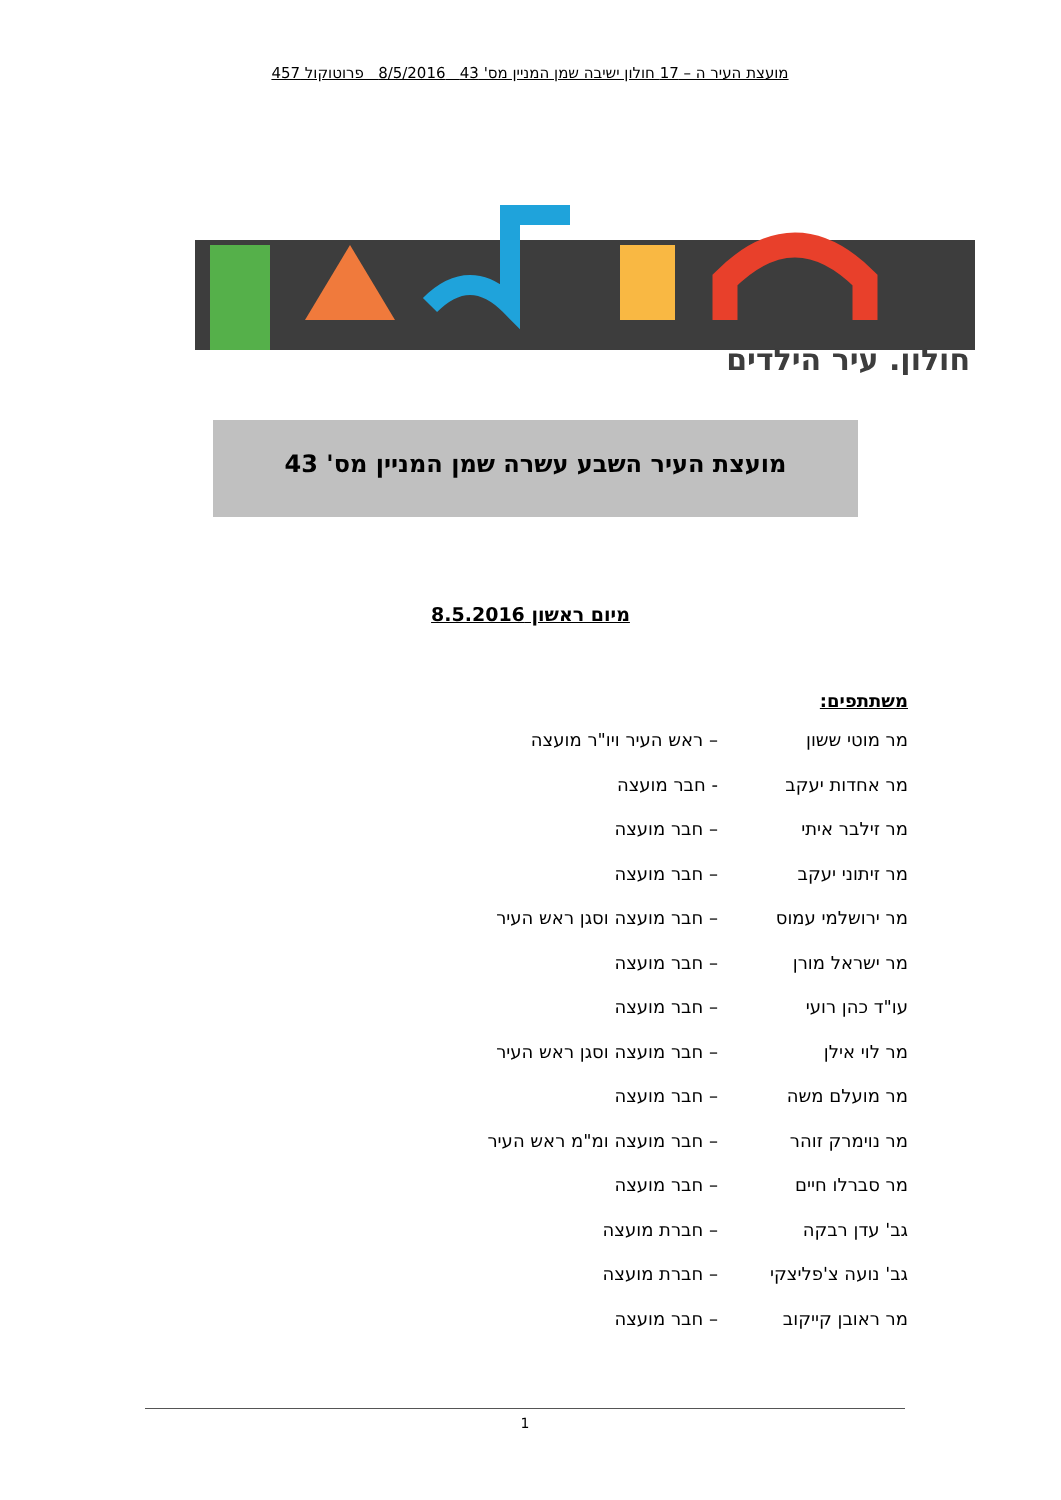מועצת העיר ה – 17 חולון ישיבה שמן המניין מס' 43 8/5/2016 פרוטוקול 457
חולון. עיר הילדים
מועצת העיר השבע עשרה שמן המניין מס' 43
מיום ראשון 8.5.2016
משתתפים:
מר מוטי ששון – ראש העיר ויו"ר מועצה
מר אחדות יעקב - חבר מועצה
מר זילבר איתי – חבר מועצה
מר זיתוני יעקב – חבר מועצה
מר ירושלמי עמוס – חבר מועצה וסגן ראש העיר
מר ישראל מורן – חבר מועצה
עו"ד כהן רועי – חבר מועצה
מר לוי אילן – חבר מועצה וסגן ראש העיר
מר מועלם משה – חבר מועצה
מר נוימרק זוהר – חבר מועצה ומ"מ ראש העיר
מר סברלו חיים – חבר מועצה
גב' עדן רבקה – חברת מועצה
גב' נועה צ'פליצקי – חברת מועצה
מר ראובן קייקוב – חבר מועצה
1